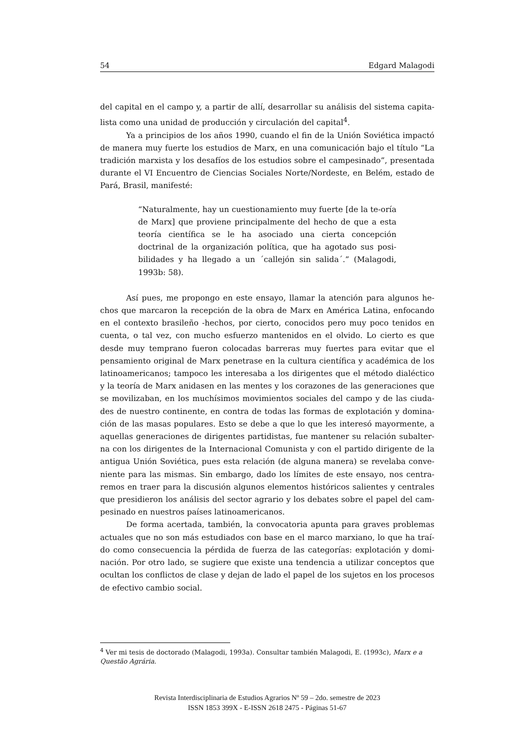54 Edgard Malagodi
del capital en el campo y, a partir de allí, desarrollar su análisis del sistema capita-lista como una unidad de producción y circulación del capital<sup>4</sup>.
Ya a principios de los años 1990, cuando el fin de la Unión Soviética impactó de manera muy fuerte los estudios de Marx, en una comunicación bajo el título “La tradición marxista y los desafíos de los estudios sobre el campesinado”, presentada durante el VI Encuentro de Ciencias Sociales Norte/Nordeste, en Belém, estado de Pará, Brasil, manifesté:
“Naturalmente, hay un cuestionamiento muy fuerte [de la te-oría de Marx] que proviene principalmente del hecho de que a esta teoría científica se le ha asociado una cierta concepción doctrinal de la organización política, que ha agotado sus posi-bilidades y ha llegado a un ´callejón sin salida´.” (Malagodi, 1993b: 58).
Así pues, me propongo en este ensayo, llamar la atención para algunos he-chos que marcaron la recepción de la obra de Marx en América Latina, enfocando en el contexto brasileño -hechos, por cierto, conocidos pero muy poco tenidos en cuenta, o tal vez, con mucho esfuerzo mantenidos en el olvido. Lo cierto es que desde muy temprano fueron colocadas barreras muy fuertes para evitar que el pensamiento original de Marx penetrase en la cultura científica y académica de los latinoamericanos; tampoco les interesaba a los dirigentes que el método dialéctico y la teoría de Marx anidasen en las mentes y los corazones de las generaciones que se movilizaban, en los muchísimos movimientos sociales del campo y de las ciuda-des de nuestro continente, en contra de todas las formas de explotación y domina-ción de las masas populares. Esto se debe a que lo que les interesó mayormente, a aquellas generaciones de dirigentes partidistas, fue mantener su relación subalter-na con los dirigentes de la Internacional Comunista y con el partido dirigente de la antigua Unión Soviética, pues esta relación (de alguna manera) se revelaba conve-niente para las mismas. Sin embargo, dado los límites de este ensayo, nos centra-remos en traer para la discusión algunos elementos históricos salientes y centrales que presidieron los análisis del sector agrario y los debates sobre el papel del cam-pesinado en nuestros países latinoamericanos.
De forma acertada, también, la convocatoria apunta para graves problemas actuales que no son más estudiados con base en el marco marxiano, lo que ha traí-do como consecuencia la pérdida de fuerza de las categorías: explotación y domi-nación. Por otro lado, se sugiere que existe una tendencia a utilizar conceptos que ocultan los conflictos de clase y dejan de lado el papel de los sujetos en los procesos de efectivo cambio social.
<sup>4</sup> Ver mi tesis de doctorado (Malagodi, 1993a). Consultar también Malagodi, E. (1993c), Marx e a Questão Agrária.
Revista Interdisciplinaria de Estudios Agrarios Nº 59 – 2do. semestre de 2023
ISSN 1853 399X - E-ISSN 2618 2475 - Páginas 51-67